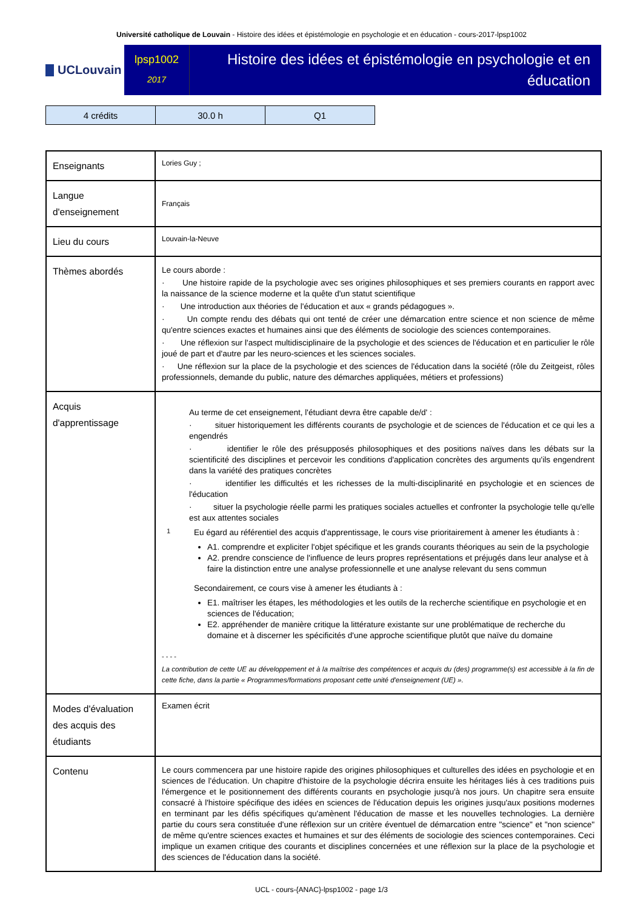Université catholique de Louvain - Histoire des idées et épistémologie en psychologie et en éducation - cours-2017-lpsp1002
UCLouvain
lpsp1002
2017
Histoire des idées et épistémologie en psychologie et en éducation
| 4 crédits | 30.0 h | Q1 |
| Enseignants | Lories Guy ; |
| Langue d'enseignement | Français |
| Lieu du cours | Louvain-la-Neuve |
| Thèmes abordés | Le cours aborde : · Une histoire rapide de la psychologie avec ses origines philosophiques et ses premiers courants en rapport avec la naissance de la science moderne et la quête d'un statut scientifique · Une introduction aux théories de l'éducation et aux « grands pédagogues ». · Un compte rendu des débats qui ont tenté de créer une démarcation entre science et non science de même qu'entre sciences exactes et humaines ainsi que des éléments de sociologie des sciences contemporaines. · Une réflexion sur l'aspect multidisciplinaire de la psychologie et des sciences de l'éducation et en particulier le rôle joué de part et d'autre par les neuro-sciences et les sciences sociales. · Une réflexion sur la place de la psychologie et des sciences de l'éducation dans la société (rôle du Zeitgeist, rôles professionnels, demande du public, nature des démarches appliquées, métiers et professions) |
| Acquis d'apprentissage | Au terme de cet enseignement, l'étudiant devra être capable de/d' : · situer historiquement les différents courants de psychologie et de sciences de l'éducation et ce qui les a engendrés · identifier le rôle des présupposés philosophiques et des positions naïves dans les débats sur la scientificité des disciplines et percevoir les conditions d'application concrètes des arguments qu'ils engendrent dans la variété des pratiques concrètes · identifier les difficultés et les richesses de la multi-disciplinarité en psychologie et en sciences de l'éducation · situer la psychologie réelle parmi les pratiques sociales actuelles et confronter la psychologie telle qu'elle est aux attentes sociales 1 Eu égard au référentiel des acquis d'apprentissage, le cours vise prioritairement à amener les étudiants à : A1. comprendre et expliciter l'objet spécifique et les grands courants théoriques au sein de la psychologie A2. prendre conscience de l'influence de leurs propres représentations et préjugés dans leur analyse et à faire la distinction entre une analyse professionnelle et une analyse relevant du sens commun Secondairement, ce cours vise à amener les étudiants à : E1. maîtriser les étapes, les méthodologies et les outils de la recherche scientifique en psychologie et en sciences de l'éducation; E2. appréhender de manière critique la littérature existante sur une problématique de recherche du domaine et à discerner les spécificités d'une approche scientifique plutôt que naïve du domaine - - - - La contribution de cette UE au développement et à la maîtrise des compétences et acquis du (des) programme(s) est accessible à la fin de cette fiche, dans la partie « Programmes/formations proposant cette unité d'enseignement (UE) ». |
| Modes d'évaluation des acquis des étudiants | Examen écrit |
| Contenu | Le cours commencera par une histoire rapide des origines philosophiques et culturelles des idées en psychologie et en sciences de l'éducation. Un chapitre d'histoire de la psychologie décrira ensuite les héritages liés à ces traditions puis l'émergence et le positionnement des différents courants en psychologie jusqu'à nos jours. Un chapitre sera ensuite consacré à l'histoire spécifique des idées en sciences de l'éducation depuis les origines jusqu'aux positions modernes en terminant par les défis spécifiques qu'amènent l'éducation de masse et les nouvelles technologies. La dernière partie du cours sera constituée d'une réflexion sur un critère éventuel de démarcation entre "science" et "non science" de même qu'entre sciences exactes et humaines et sur des éléments de sociologie des sciences contemporaines. Ceci implique un examen critique des courants et disciplines concernées et une réflexion sur la place de la psychologie et des sciences de l'éducation dans la société. |
UCL - cours-{ANAC}-lpsp1002 - page 1/3